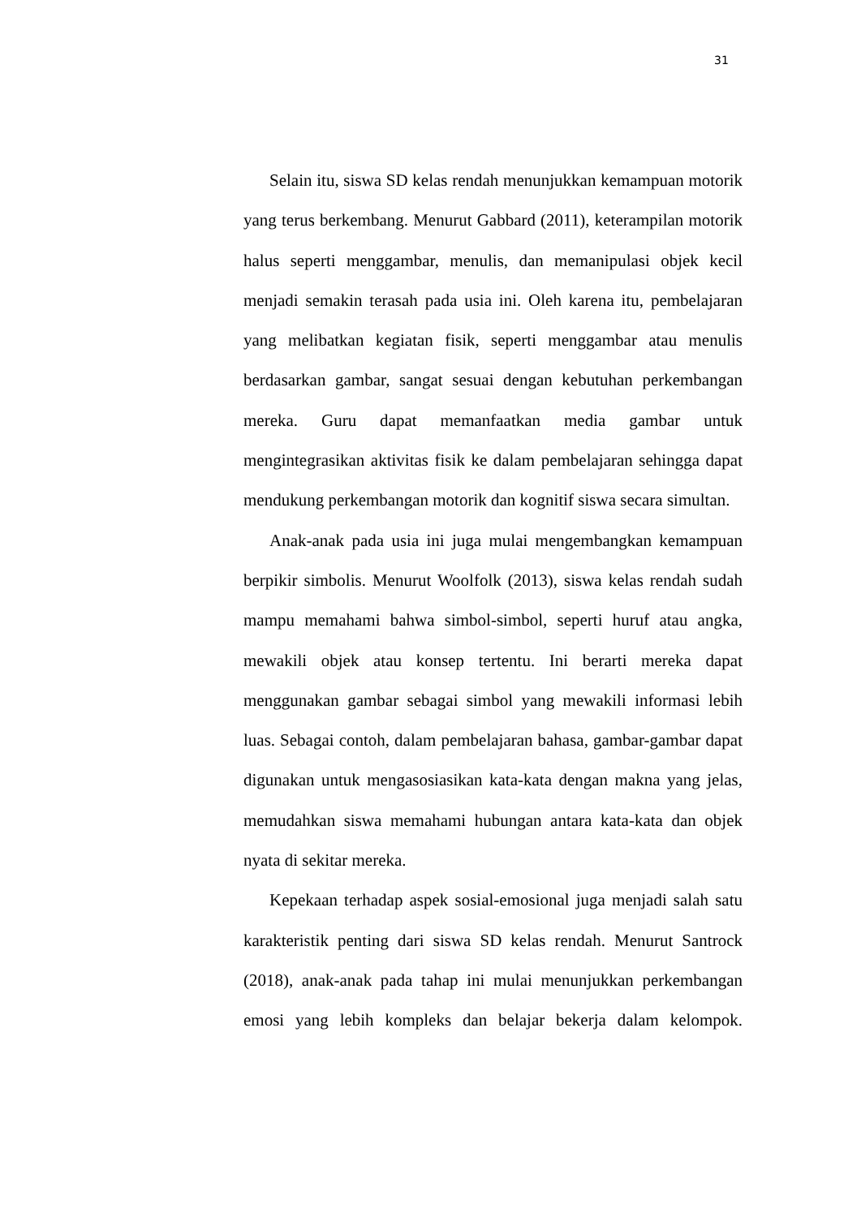31
Selain itu, siswa SD kelas rendah menunjukkan kemampuan motorik yang terus berkembang. Menurut Gabbard (2011), keterampilan motorik halus seperti menggambar, menulis, dan memanipulasi objek kecil menjadi semakin terasah pada usia ini. Oleh karena itu, pembelajaran yang melibatkan kegiatan fisik, seperti menggambar atau menulis berdasarkan gambar, sangat sesuai dengan kebutuhan perkembangan mereka. Guru dapat memanfaatkan media gambar untuk mengintegrasikan aktivitas fisik ke dalam pembelajaran sehingga dapat mendukung perkembangan motorik dan kognitif siswa secara simultan.
Anak-anak pada usia ini juga mulai mengembangkan kemampuan berpikir simbolis. Menurut Woolfolk (2013), siswa kelas rendah sudah mampu memahami bahwa simbol-simbol, seperti huruf atau angka, mewakili objek atau konsep tertentu. Ini berarti mereka dapat menggunakan gambar sebagai simbol yang mewakili informasi lebih luas. Sebagai contoh, dalam pembelajaran bahasa, gambar-gambar dapat digunakan untuk mengasosiasikan kata-kata dengan makna yang jelas, memudahkan siswa memahami hubungan antara kata-kata dan objek nyata di sekitar mereka.
Kepekaan terhadap aspek sosial-emosional juga menjadi salah satu karakteristik penting dari siswa SD kelas rendah. Menurut Santrock (2018), anak-anak pada tahap ini mulai menunjukkan perkembangan emosi yang lebih kompleks dan belajar bekerja dalam kelompok.